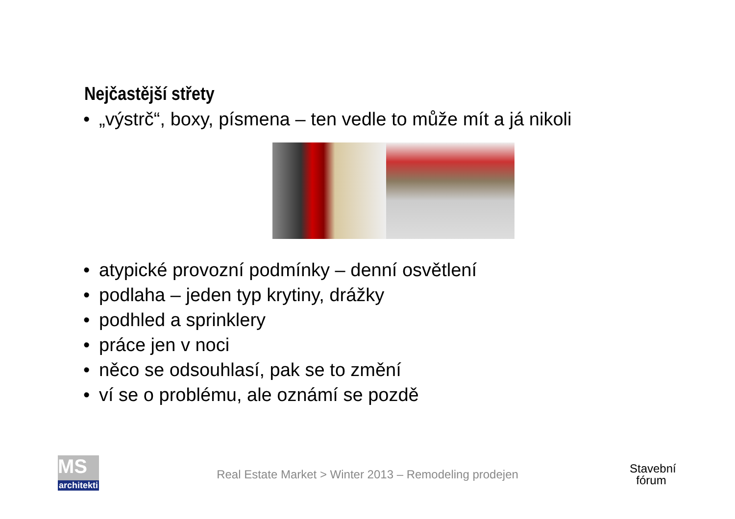Nejčastější střety
• „výstrč“, boxy, písmena – ten vedle to může mít a já nikoli
• atypické provozní podmínky – denní osvětlení
• podlaha – jeden typ krytiny, drážky
• podhled a sprinklery
• práce jen v noci
• něco se odsouhlasí, pak se to změní
• ví se o problému, ale oznámí se pozdě
MS
architekti
Real Estate Market > Winter 2013 – Remodeling prodejen
Stavební
fórum